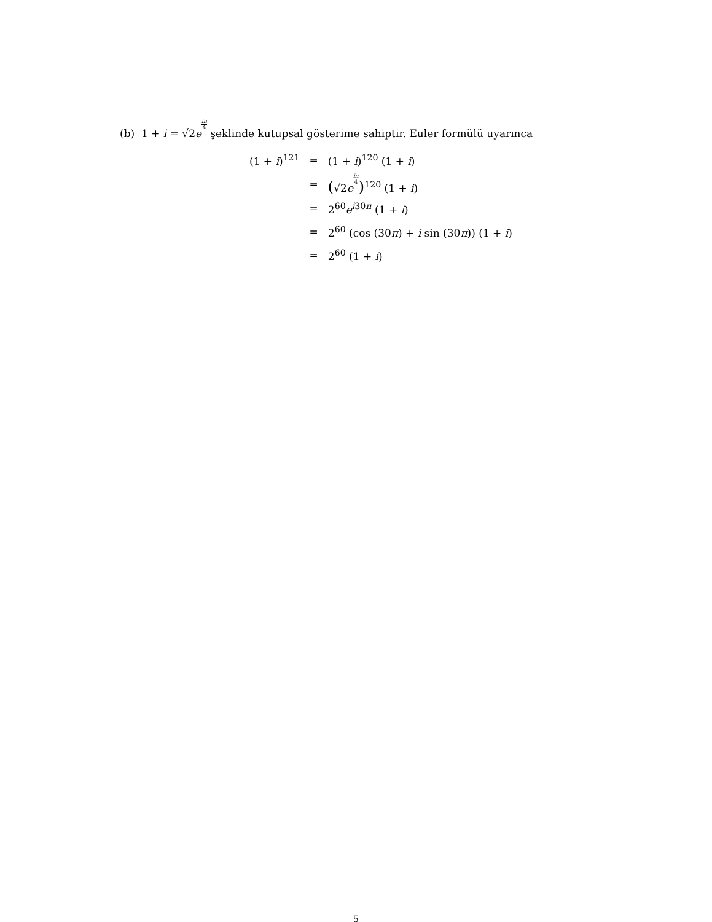(b) 1 + i = √2e<sup>iπ 4</sup> şeklinde kutupsal gösterime sahiptir. Euler formülü uyarınca
| (1 + i )<sup>121</sup> | = | (1 + i )<sup>120</sup> (1 + i ) |
| | = | ( √2 e<sup>iπ4</sup> )<sup>120</sup> (1 + i ) |
| | = | 2<sup>60</sup> e<sup>i30π</sup> (1 + i ) |
| | = | 2<sup>60</sup> (cos (30 π ) + i sin (30 π )) (1 + i ) |
| | = | 2<sup>60</sup> (1 + i ) |
5